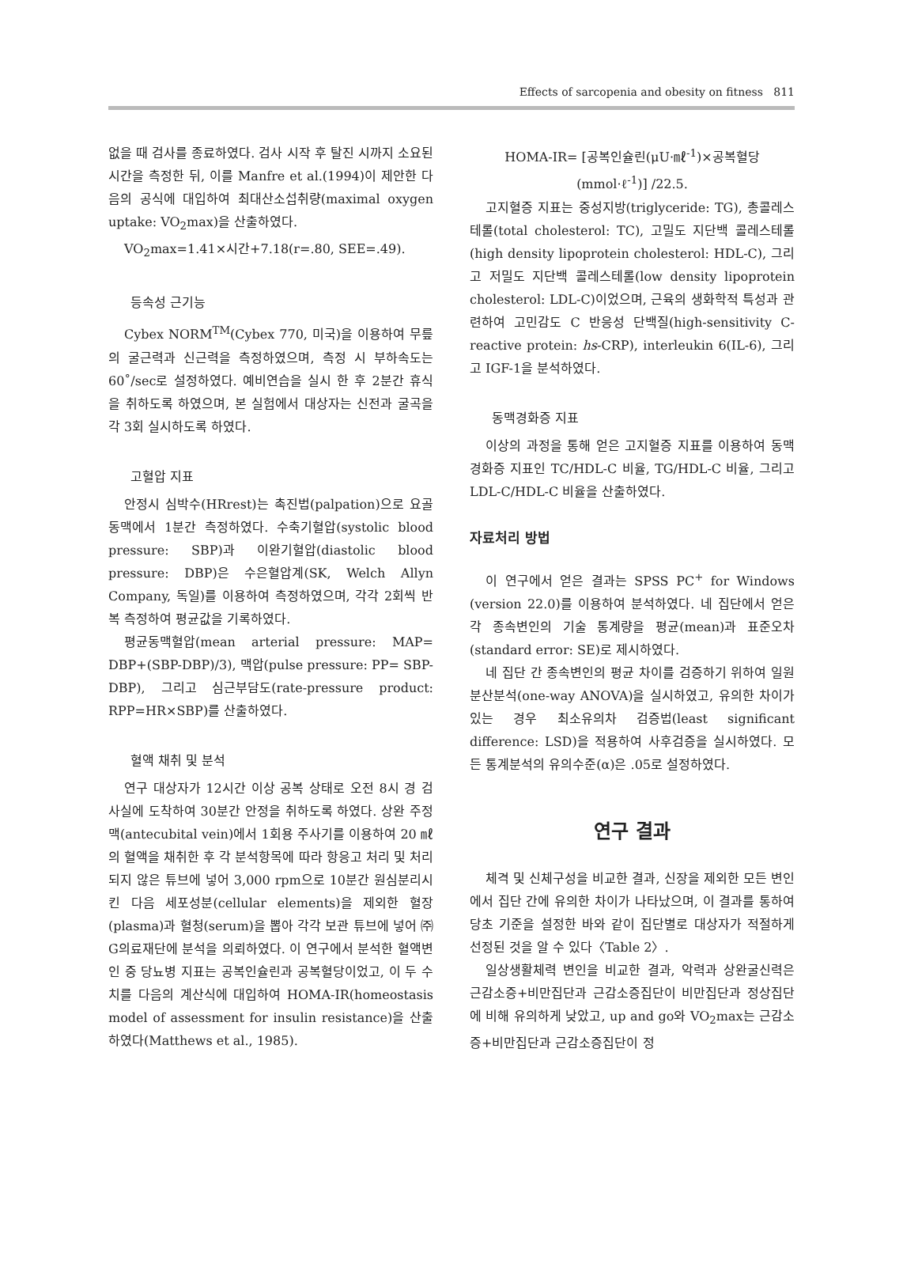Effects of sarcopenia and obesity on fitness 811
없을 때 검사를 종료하였다. 검사 시작 후 탈진 시까지 소요된 시간을 측정한 뒤, 이를 Manfre et al.(1994)이 제안한 다음의 공식에 대입하여 최대산소섭취량(maximal oxygen uptake: VO<sub>2</sub>max)을 산출하였다.
VO<sub>2</sub>max=1.41×시간+7.18(r=.80, SEE=.49).
등속성 근기능
Cybex NORM<sup>TM</sup>(Cybex 770, 미국)을 이용하여 무릎의 굴근력과 신근력을 측정하였으며, 측정 시 부하속도는 60˚/sec로 설정하였다. 예비연습을 실시 한 후 2분간 휴식을 취하도록 하였으며, 본 실험에서 대상자는 신전과 굴곡을 각 3회 실시하도록 하였다.
고혈압 지표
안정시 심박수(HRrest)는 촉진법(palpation)으로 요골동맥에서 1분간 측정하였다. 수축기혈압(systolic blood pressure: SBP)과 이완기혈압(diastolic blood pressure: DBP)은 수은혈압계(SK, Welch Allyn Company, 독일)를 이용하여 측정하였으며, 각각 2회씩 반복 측정하여 평균값을 기록하였다.
평균동맥혈압(mean arterial pressure: MAP= DBP+(SBP-DBP)/3), 맥압(pulse pressure: PP= SBP-DBP), 그리고 심근부담도(rate-pressure product: RPP=HR×SBP)를 산출하였다.
혈액 채취 및 분석
연구 대상자가 12시간 이상 공복 상태로 오전 8시 경 검사실에 도착하여 30분간 안정을 취하도록 하였다. 상완 주정맥(antecubital vein)에서 1회용 주사기를 이용하여 20 ㎖의 혈액을 채취한 후 각 분석항목에 따라 항응고 처리 및 처리되지 않은 튜브에 넣어 3,000 rpm으로 10분간 원심분리시킨 다음 세포성분(cellular elements)을 제외한 혈장(plasma)과 혈청(serum)을 뽑아 각각 보관 튜브에 넣어 ㈜G의료재단에 분석을 의뢰하였다. 이 연구에서 분석한 혈액변인 중 당뇨병 지표는 공복인슐린과 공복혈당이었고, 이 두 수치를 다음의 계산식에 대입하여 HOMA-IR(homeostasis model of assessment for insulin resistance)을 산출하였다(Matthews et al., 1985).
HOMA-IR= [공복인슐린(μU·㎖<sup>-1</sup>)×공복혈당(mmol·ℓ<sup>-1</sup>)] /22.5.
고지혈증 지표는 중성지방(triglyceride: TG), 총콜레스테롤(total cholesterol: TC), 고밀도 지단백 콜레스테롤(high density lipoprotein cholesterol: HDL-C), 그리고 저밀도 지단백 콜레스테롤(low density lipoprotein cholesterol: LDL-C)이었으며, 근육의 생화학적 특성과 관련하여 고민감도 C 반응성 단백질(high-sensitivity C-reactive protein: hs-CRP), interleukin 6(IL-6), 그리고 IGF-1을 분석하였다.
동맥경화증 지표
이상의 과정을 통해 얻은 고지혈증 지표를 이용하여 동맥경화증 지표인 TC/HDL-C 비율, TG/HDL-C 비율, 그리고 LDL-C/HDL-C 비율을 산출하였다.
자료처리 방법
이 연구에서 얻은 결과는 SPSS PC<sup>+</sup> for Windows (version 22.0)를 이용하여 분석하였다. 네 집단에서 얻은 각 종속변인의 기술 통계량을 평균(mean)과 표준오차(standard error: SE)로 제시하였다.
네 집단 간 종속변인의 평균 차이를 검증하기 위하여 일원분산분석(one-way ANOVA)을 실시하였고, 유의한 차이가 있는 경우 최소유의차 검증법(least significant difference: LSD)을 적용하여 사후검증을 실시하였다. 모든 통계분석의 유의수준(α)은 .05로 설정하였다.
연구 결과
체격 및 신체구성을 비교한 결과, 신장을 제외한 모든 변인에서 집단 간에 유의한 차이가 나타났으며, 이 결과를 통하여 당초 기준을 설정한 바와 같이 집단별로 대상자가 적절하게 선정된 것을 알 수 있다〈Table 2〉.
일상생활체력 변인을 비교한 결과, 악력과 상완굴신력은 근감소증+비만집단과 근감소증집단이 비만집단과 정상집단에 비해 유의하게 낮았고, up and go와 VO<sub>2</sub>max는 근감소증+비만집단과 근감소증집단이 정